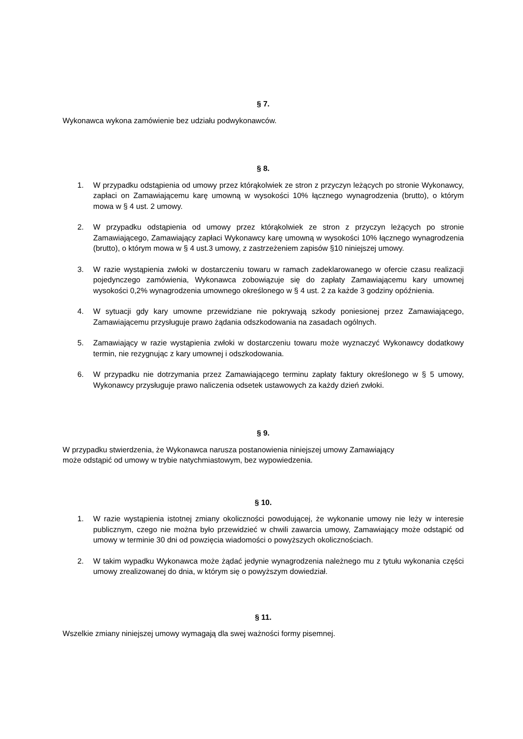§ 7.
Wykonawca wykona zamówienie bez udziału podwykonawców.
§ 8.
1. W przypadku odstąpienia od umowy przez którąkolwiek ze stron z przyczyn leżących po stronie Wykonawcy, zapłaci on Zamawiającemu karę umowną w wysokości 10% łącznego wynagrodzenia (brutto), o którym mowa w § 4 ust. 2 umowy.
2. W przypadku odstąpienia od umowy przez którąkolwiek ze stron z przyczyn leżących po stronie Zamawiającego, Zamawiający zapłaci Wykonawcy karę umowną w wysokości 10% łącznego wynagrodzenia (brutto), o którym mowa w § 4 ust.3 umowy, z zastrzeżeniem zapisów §10 niniejszej umowy.
3. W razie wystąpienia zwłoki w dostarczeniu towaru w ramach zadeklarowanego w ofercie czasu realizacji pojedynczego zamówienia, Wykonawca zobowiązuje się do zapłaty Zamawiającemu kary umownej wysokości 0,2% wynagrodzenia umownego określonego w § 4 ust. 2 za każde 3 godziny opóźnienia.
4. W sytuacji gdy kary umowne przewidziane nie pokrywają szkody poniesionej przez Zamawiającego, Zamawiającemu przysługuje prawo żądania odszkodowania na zasadach ogólnych.
5. Zamawiający w razie wystąpienia zwłoki w dostarczeniu towaru może wyznaczyć Wykonawcy dodatkowy termin, nie rezygnując z kary umownej i odszkodowania.
6. W przypadku nie dotrzymania przez Zamawiającego terminu zapłaty faktury określonego w § 5 umowy, Wykonawcy przysługuje prawo naliczenia odsetek ustawowych za każdy dzień zwłoki.
§ 9.
W przypadku stwierdzenia, że Wykonawca narusza postanowienia niniejszej umowy Zamawiający
może odstąpić od umowy w trybie natychmiastowym, bez wypowiedzenia.
§ 10.
1. W razie wystąpienia istotnej zmiany okoliczności powodującej, że wykonanie umowy nie leży w interesie publicznym, czego nie można było przewidzieć w chwili zawarcia umowy, Zamawiający może odstąpić od umowy w terminie 30 dni od powzięcia wiadomości o powyższych okolicznościach.
2. W takim wypadku Wykonawca może żądać jedynie wynagrodzenia należnego mu z tytułu wykonania części umowy zrealizowanej do dnia, w którym się o powyższym dowiedział.
§ 11.
Wszelkie zmiany niniejszej umowy wymagają dla swej ważności formy pisemnej.